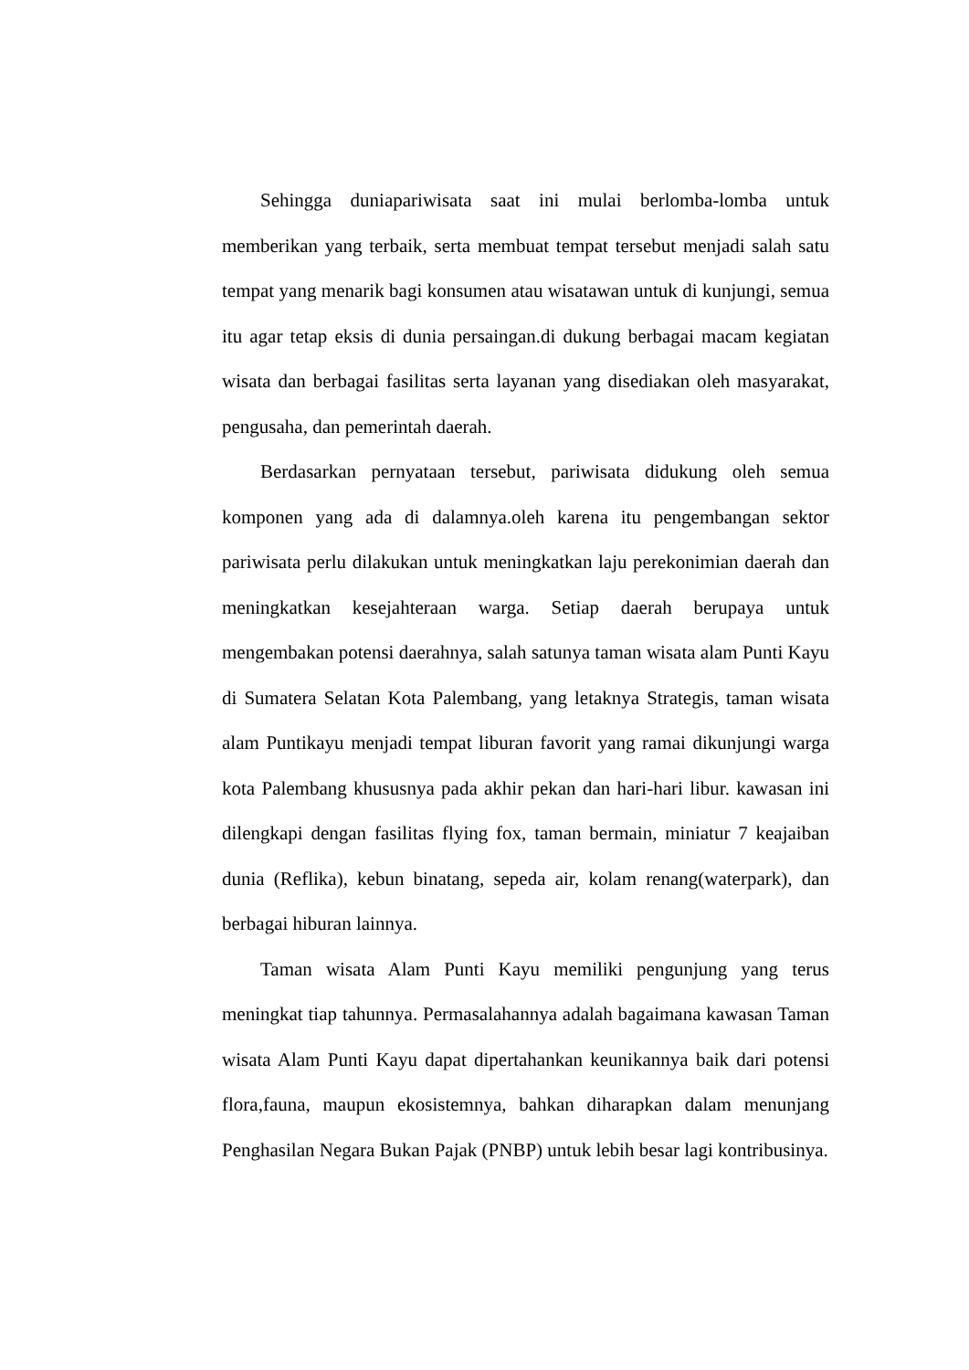Sehingga duniapariwisata saat ini mulai berlomba-lomba untuk memberikan yang terbaik, serta membuat tempat tersebut menjadi salah satu tempat yang menarik bagi konsumen atau wisatawan untuk di kunjungi, semua itu agar tetap eksis di dunia persaingan.di dukung berbagai macam kegiatan wisata dan berbagai fasilitas serta layanan yang disediakan oleh masyarakat, pengusaha, dan pemerintah daerah.
Berdasarkan pernyataan tersebut, pariwisata didukung oleh semua komponen yang ada di dalamnya.oleh karena itu pengembangan sektor pariwisata perlu dilakukan untuk meningkatkan laju perekonimian daerah dan meningkatkan kesejahteraan warga. Setiap daerah berupaya untuk mengembakan potensi daerahnya, salah satunya taman wisata alam Punti Kayu di Sumatera Selatan Kota Palembang, yang letaknya Strategis, taman wisata alam Puntikayu menjadi tempat liburan favorit yang ramai dikunjungi warga kota Palembang khususnya pada akhir pekan dan hari-hari libur. kawasan ini dilengkapi dengan fasilitas flying fox, taman bermain, miniatur 7 keajaiban dunia (Reflika), kebun binatang, sepeda air, kolam renang(waterpark), dan berbagai hiburan lainnya.
Taman wisata Alam Punti Kayu memiliki pengunjung yang terus meningkat tiap tahunnya. Permasalahannya adalah bagaimana kawasan Taman wisata Alam Punti Kayu dapat dipertahankan keunikannya baik dari potensi flora,fauna, maupun ekosistemnya, bahkan diharapkan dalam menunjang Penghasilan Negara Bukan Pajak (PNBP) untuk lebih besar lagi kontribusinya.